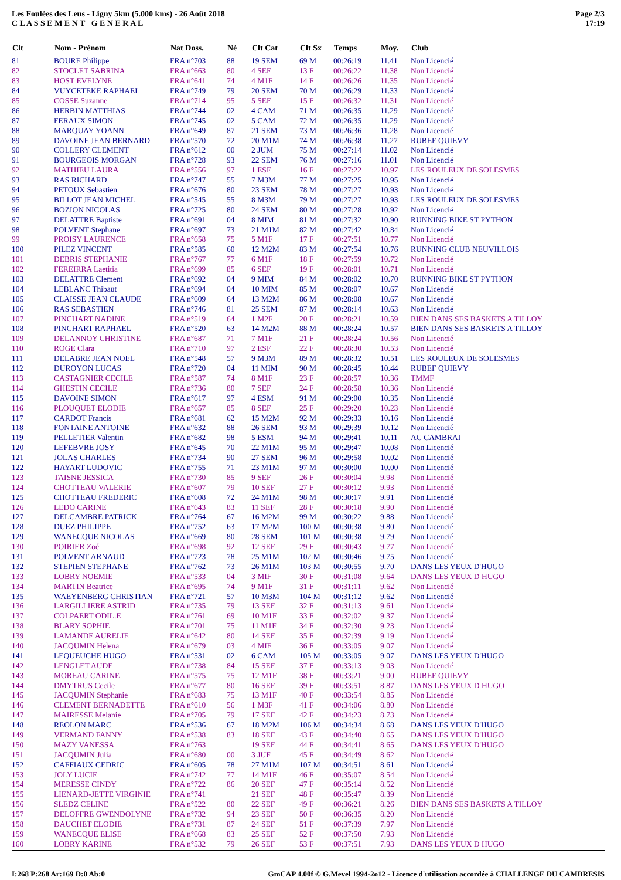Les Foulées des Leus - Ligny 5km (5.000 kms) - 26 Août 2018
C L A S S E M E N T G E N E R A L
Page 2/3
17:19
| Clt | Nom - Prénom | Nat Doss. | Né | Clt Cat | Clt Sx | Temps | Moy. | Club |
| --- | --- | --- | --- | --- | --- | --- | --- | --- |
| 81 | BOURE Philippe | FRA n°703 | 88 | 19 SEM | 69 M | 00:26:19 | 11.41 | Non Licencié |
| 82 | STOCLET SABRINA | FRA n°663 | 80 | 4 SEF | 13 F | 00:26:22 | 11.38 | Non Licencié |
| 83 | HOST EVELYNE | FRA n°641 | 74 | 4 M1F | 14 F | 00:26:26 | 11.35 | Non Licencié |
| 84 | VUYCETEKE RAPHAEL | FRA n°749 | 79 | 20 SEM | 70 M | 00:26:29 | 11.33 | Non Licencié |
| 85 | COSSE Suzanne | FRA n°714 | 95 | 5 SEF | 15 F | 00:26:32 | 11.31 | Non Licencié |
| 86 | HERBIN MATTHIAS | FRA n°744 | 02 | 4 CAM | 71 M | 00:26:35 | 11.29 | Non Licencié |
| 87 | FERAUX SIMON | FRA n°745 | 02 | 5 CAM | 72 M | 00:26:35 | 11.29 | Non Licencié |
| 88 | MARQUAY YOANN | FRA n°649 | 87 | 21 SEM | 73 M | 00:26:36 | 11.28 | Non Licencié |
| 89 | DAVOINE JEAN BERNARD | FRA n°570 | 72 | 20 M1M | 74 M | 00:26:38 | 11.27 | RUBEF QUIEVY |
| 90 | COLLERY CLEMENT | FRA n°612 | 00 | 2 JUM | 75 M | 00:27:14 | 11.02 | Non Licencié |
| 91 | BOURGEOIS MORGAN | FRA n°728 | 93 | 22 SEM | 76 M | 00:27:16 | 11.01 | Non Licencié |
| 92 | MATHIEU LAURA | FRA n°556 | 97 | 1 ESF | 16 F | 00:27:22 | 10.97 | LES ROULEUX DE SOLESMES |
| 93 | RAS RICHARD | FRA n°747 | 55 | 7 M3M | 77 M | 00:27:25 | 10.95 | Non Licencié |
| 94 | PETOUX Sebastien | FRA n°676 | 80 | 23 SEM | 78 M | 00:27:27 | 10.93 | Non Licencié |
| 95 | BILLOT JEAN MICHEL | FRA n°545 | 55 | 8 M3M | 79 M | 00:27:27 | 10.93 | LES ROULEUX DE SOLESMES |
| 96 | BOZION NICOLAS | FRA n°725 | 80 | 24 SEM | 80 M | 00:27:28 | 10.92 | Non Licencié |
| 97 | DELATTRE Baptiste | FRA n°691 | 04 | 8 MIM | 81 M | 00:27:32 | 10.90 | RUNNING BIKE ST PYTHON |
| 98 | POLVENT Stephane | FRA n°697 | 73 | 21 M1M | 82 M | 00:27:42 | 10.84 | Non Licencié |
| 99 | PROISY LAURENCE | FRA n°658 | 75 | 5 M1F | 17 F | 00:27:51 | 10.77 | Non Licencié |
| 100 | PILEZ VINCENT | FRA n°585 | 60 | 12 M2M | 83 M | 00:27:54 | 10.76 | RUNNING CLUB NEUVILLOIS |
| 101 | DEBRIS STEPHANIE | FRA n°767 | 77 | 6 M1F | 18 F | 00:27:59 | 10.72 | Non Licencié |
| 102 | FEREIRRA Laetitia | FRA n°699 | 85 | 6 SEF | 19 F | 00:28:01 | 10.71 | Non Licencié |
| 103 | DELATTRE Clement | FRA n°692 | 04 | 9 MIM | 84 M | 00:28:02 | 10.70 | RUNNING BIKE ST PYTHON |
| 104 | LEBLANC Thibaut | FRA n°694 | 04 | 10 MIM | 85 M | 00:28:07 | 10.67 | Non Licencié |
| 105 | CLAISSE JEAN CLAUDE | FRA n°609 | 64 | 13 M2M | 86 M | 00:28:08 | 10.67 | Non Licencié |
| 106 | RAS SEBASTIEN | FRA n°746 | 81 | 25 SEM | 87 M | 00:28:14 | 10.63 | Non Licencié |
| 107 | PINCHART NADINE | FRA n°519 | 64 | 1 M2F | 20 F | 00:28:21 | 10.59 | BIEN DANS SES BASKETS A TILLOY |
| 108 | PINCHART RAPHAEL | FRA n°520 | 63 | 14 M2M | 88 M | 00:28:24 | 10.57 | BIEN DANS SES BASKETS A TILLOY |
| 109 | DELANNOY CHRISTINE | FRA n°687 | 71 | 7 M1F | 21 F | 00:28:24 | 10.56 | Non Licencié |
| 110 | ROGE Clara | FRA n°710 | 97 | 2 ESF | 22 F | 00:28:30 | 10.53 | Non Licencié |
| 111 | DELABRE JEAN NOEL | FRA n°548 | 57 | 9 M3M | 89 M | 00:28:32 | 10.51 | LES ROULEUX DE SOLESMES |
| 112 | DUROYON LUCAS | FRA n°720 | 04 | 11 MIM | 90 M | 00:28:45 | 10.44 | RUBEF QUIEVY |
| 113 | CASTAGNIER CECILE | FRA n°587 | 74 | 8 M1F | 23 F | 00:28:57 | 10.36 | TMMF |
| 114 | GHESTIN CECILE | FRA n°736 | 80 | 7 SEF | 24 F | 00:28:58 | 10.36 | Non Licencié |
| 115 | DAVOINE SIMON | FRA n°617 | 97 | 4 ESM | 91 M | 00:29:00 | 10.35 | Non Licencié |
| 116 | PLOUQUET ELODIE | FRA n°657 | 85 | 8 SEF | 25 F | 00:29:20 | 10.23 | Non Licencié |
| 117 | CARDOT Francis | FRA n°681 | 62 | 15 M2M | 92 M | 00:29:33 | 10.16 | Non Licencié |
| 118 | FONTAINE ANTOINE | FRA n°632 | 88 | 26 SEM | 93 M | 00:29:39 | 10.12 | Non Licencié |
| 119 | PELLETIER Valentin | FRA n°682 | 98 | 5 ESM | 94 M | 00:29:41 | 10.11 | AC CAMBRAI |
| 120 | LEFEBVRE JOSY | FRA n°645 | 70 | 22 M1M | 95 M | 00:29:47 | 10.08 | Non Licencié |
| 121 | JOLAS CHARLES | FRA n°734 | 90 | 27 SEM | 96 M | 00:29:58 | 10.02 | Non Licencié |
| 122 | HAYART LUDOVIC | FRA n°755 | 71 | 23 M1M | 97 M | 00:30:00 | 10.00 | Non Licencié |
| 123 | TAISNE JESSICA | FRA n°730 | 85 | 9 SEF | 26 F | 00:30:04 | 9.98 | Non Licencié |
| 124 | CHOTTEAU VALERIE | FRA n°607 | 79 | 10 SEF | 27 F | 00:30:12 | 9.93 | Non Licencié |
| 125 | CHOTTEAU FREDERIC | FRA n°608 | 72 | 24 M1M | 98 M | 00:30:17 | 9.91 | Non Licencié |
| 126 | LEDO CARINE | FRA n°643 | 83 | 11 SEF | 28 F | 00:30:18 | 9.90 | Non Licencié |
| 127 | DELCAMBRE PATRICK | FRA n°764 | 67 | 16 M2M | 99 M | 00:30:22 | 9.88 | Non Licencié |
| 128 | DUEZ PHILIPPE | FRA n°752 | 63 | 17 M2M | 100 M | 00:30:38 | 9.80 | Non Licencié |
| 129 | WANECQUE NICOLAS | FRA n°669 | 80 | 28 SEM | 101 M | 00:30:38 | 9.79 | Non Licencié |
| 130 | POIRIER Zoé | FRA n°698 | 92 | 12 SEF | 29 F | 00:30:43 | 9.77 | Non Licencié |
| 131 | POLVENT ARNAUD | FRA n°723 | 78 | 25 M1M | 102 M | 00:30:46 | 9.75 | Non Licencié |
| 132 | STEPIEN STEPHANE | FRA n°762 | 73 | 26 M1M | 103 M | 00:30:55 | 9.70 | DANS LES YEUX D'HUGO |
| 133 | LOBRY NOEMIE | FRA n°533 | 04 | 3 MIF | 30 F | 00:31:08 | 9.64 | DANS LES YEUX D HUGO |
| 134 | MARTIN Beatrice | FRA n°695 | 74 | 9 M1F | 31 F | 00:31:11 | 9.62 | Non Licencié |
| 135 | WAEYENBERG CHRISTIAN | FRA n°721 | 57 | 10 M3M | 104 M | 00:31:12 | 9.62 | Non Licencié |
| 136 | LARGILLIERE ASTRID | FRA n°735 | 79 | 13 SEF | 32 F | 00:31:13 | 9.61 | Non Licencié |
| 137 | COLPAERT ODIL.E | FRA n°761 | 69 | 10 M1F | 33 F | 00:32:02 | 9.37 | Non Licencié |
| 138 | BLARY SOPHIE | FRA n°701 | 75 | 11 M1F | 34 F | 00:32:30 | 9.23 | Non Licencié |
| 139 | LAMANDE AURELIE | FRA n°642 | 80 | 14 SEF | 35 F | 00:32:39 | 9.19 | Non Licencié |
| 140 | JACQUMIN Helena | FRA n°679 | 03 | 4 MIF | 36 F | 00:33:05 | 9.07 | Non Licencié |
| 141 | LEQUEUCHE HUGO | FRA n°531 | 02 | 6 CAM | 105 M | 00:33:05 | 9.07 | DANS LES YEUX D'HUGO |
| 142 | LENGLET AUDE | FRA n°738 | 84 | 15 SEF | 37 F | 00:33:13 | 9.03 | Non Licencié |
| 143 | MOREAU CARINE | FRA n°575 | 75 | 12 M1F | 38 F | 00:33:21 | 9.00 | RUBEF QUIEVY |
| 144 | DMYTRUS Cecile | FRA n°677 | 80 | 16 SEF | 39 F | 00:33:51 | 8.87 | DANS LES YEUX D HUGO |
| 145 | JACQUMIN Stephanie | FRA n°683 | 75 | 13 M1F | 40 F | 00:33:54 | 8.85 | Non Licencié |
| 146 | CLEMENT BERNADETTE | FRA n°610 | 56 | 1 M3F | 41 F | 00:34:06 | 8.80 | Non Licencié |
| 147 | MAIRESSE Melanie | FRA n°705 | 79 | 17 SEF | 42 F | 00:34:23 | 8.73 | Non Licencié |
| 148 | REOLON MARC | FRA n°536 | 67 | 18 M2M | 106 M | 00:34:34 | 8.68 | DANS LES YEUX D'HUGO |
| 149 | VERMAND FANNY | FRA n°538 | 83 | 18 SEF | 43 F | 00:34:40 | 8.65 | DANS LES YEUX D'HUGO |
| 150 | MAZY VANESSA | FRA n°763 | | 19 SEF | 44 F | 00:34:41 | 8.65 | DANS LES YEUX D'HUGO |
| 151 | JACQUMIN Julia | FRA n°680 | 00 | 3 JUF | 45 F | 00:34:49 | 8.62 | Non Licencié |
| 152 | CAFFIAUX CEDRIC | FRA n°605 | 78 | 27 M1M | 107 M | 00:34:51 | 8.61 | Non Licencié |
| 153 | JOLY LUCIE | FRA n°742 | 77 | 14 M1F | 46 F | 00:35:07 | 8.54 | Non Licencié |
| 154 | MERESSE CINDY | FRA n°722 | 86 | 20 SEF | 47 F | 00:35:14 | 8.52 | Non Licencié |
| 155 | LIENARD-JETTE VIRGINIE | FRA n°741 | | 21 SEF | 48 F | 00:35:47 | 8.39 | Non Licencié |
| 156 | SLEDZ CELINE | FRA n°522 | 80 | 22 SEF | 49 F | 00:36:21 | 8.26 | BIEN DANS SES BASKETS A TILLOY |
| 157 | DELOFFRE GWENDOLYNE | FRA n°732 | 94 | 23 SEF | 50 F | 00:36:35 | 8.20 | Non Licencié |
| 158 | DAUCHET ELODIE | FRA n°731 | 87 | 24 SEF | 51 F | 00:37:39 | 7.97 | Non Licencié |
| 159 | WANECQUE ELISE | FRA n°668 | 83 | 25 SEF | 52 F | 00:37:50 | 7.93 | Non Licencié |
| 160 | LOBRY KARINE | FRA n°532 | 79 | 26 SEF | 53 F | 00:37:51 | 7.93 | DANS LES YEUX D HUGO |
I:268 P:268 Ar:169 D:0 Ab:0
GmCAP 4.00f © G.Mevel 1994-2o12 - Licence d'utilisation accordée à CHALLENGE DU CAMBRESIS